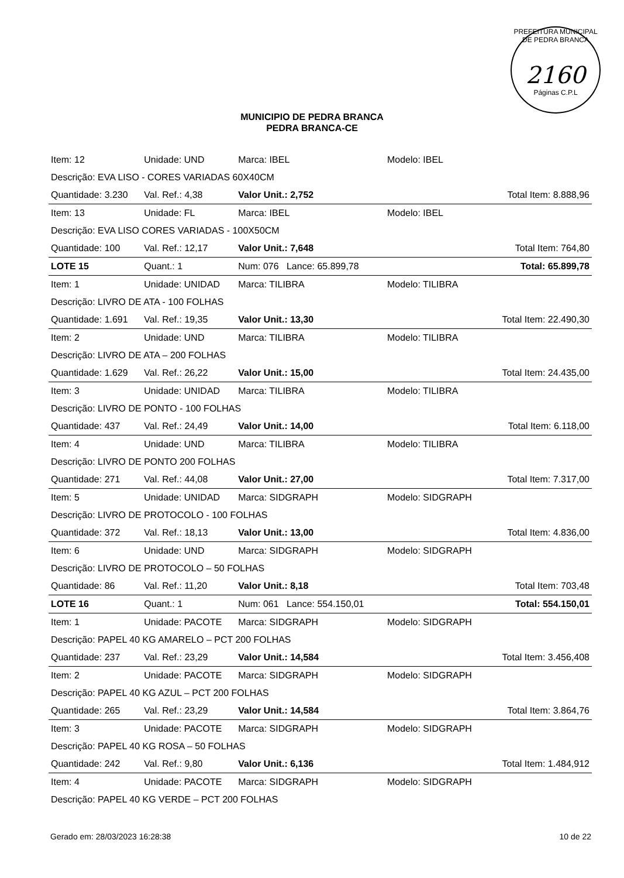PREFEITURA MUNICIPAL DE PEDRA BRANCA
2160
Páginas C.P.L
MUNICIPIO DE PEDRA BRANCA
PEDRA BRANCA-CE
| Item: 12 | Unidade: UND | Marca: IBEL | Modelo: IBEL | |
| Descrição: EVA LISO - CORES VARIADAS 60X40CM | | | | |
| Quantidade: 3.230 | Val. Ref.: 4,38 | Valor Unit.: 2,752 | | Total Item: 8.888,96 |
| Item: 13 | Unidade: FL | Marca: IBEL | Modelo: IBEL | |
| Descrição: EVA LISO CORES VARIADAS - 100X50CM | | | | |
| Quantidade: 100 | Val. Ref.: 12,17 | Valor Unit.: 7,648 | | Total Item: 764,80 |
| LOTE 15 | Quant.: 1 | Num: 076 Lance: 65.899,78 | | Total: 65.899,78 |
| Item: 1 | Unidade: UNIDAD | Marca: TILIBRA | Modelo: TILIBRA | |
| Descrição: LIVRO DE ATA - 100 FOLHAS | | | | |
| Quantidade: 1.691 | Val. Ref.: 19,35 | Valor Unit.: 13,30 | | Total Item: 22.490,30 |
| Item: 2 | Unidade: UND | Marca: TILIBRA | Modelo: TILIBRA | |
| Descrição: LIVRO DE ATA – 200 FOLHAS | | | | |
| Quantidade: 1.629 | Val. Ref.: 26,22 | Valor Unit.: 15,00 | | Total Item: 24.435,00 |
| Item: 3 | Unidade: UNIDAD | Marca: TILIBRA | Modelo: TILIBRA | |
| Descrição: LIVRO DE PONTO - 100 FOLHAS | | | | |
| Quantidade: 437 | Val. Ref.: 24,49 | Valor Unit.: 14,00 | | Total Item: 6.118,00 |
| Item: 4 | Unidade: UND | Marca: TILIBRA | Modelo: TILIBRA | |
| Descrição: LIVRO DE PONTO 200 FOLHAS | | | | |
| Quantidade: 271 | Val. Ref.: 44,08 | Valor Unit.: 27,00 | | Total Item: 7.317,00 |
| Item: 5 | Unidade: UNIDAD | Marca: SIDGRAPH | Modelo: SIDGRAPH | |
| Descrição: LIVRO DE PROTOCOLO - 100 FOLHAS | | | | |
| Quantidade: 372 | Val. Ref.: 18,13 | Valor Unit.: 13,00 | | Total Item: 4.836,00 |
| Item: 6 | Unidade: UND | Marca: SIDGRAPH | Modelo: SIDGRAPH | |
| Descrição: LIVRO DE PROTOCOLO – 50 FOLHAS | | | | |
| Quantidade: 86 | Val. Ref.: 11,20 | Valor Unit.: 8,18 | | Total Item: 703,48 |
| LOTE 16 | Quant.: 1 | Num: 061 Lance: 554.150,01 | | Total: 554.150,01 |
| Item: 1 | Unidade: PACOTE | Marca: SIDGRAPH | Modelo: SIDGRAPH | |
| Descrição: PAPEL 40 KG AMARELO – PCT 200 FOLHAS | | | | |
| Quantidade: 237 | Val. Ref.: 23,29 | Valor Unit.: 14,584 | | Total Item: 3.456,408 |
| Item: 2 | Unidade: PACOTE | Marca: SIDGRAPH | Modelo: SIDGRAPH | |
| Descrição: PAPEL 40 KG AZUL – PCT 200 FOLHAS | | | | |
| Quantidade: 265 | Val. Ref.: 23,29 | Valor Unit.: 14,584 | | Total Item: 3.864,76 |
| Item: 3 | Unidade: PACOTE | Marca: SIDGRAPH | Modelo: SIDGRAPH | |
| Descrição: PAPEL 40 KG ROSA – 50 FOLHAS | | | | |
| Quantidade: 242 | Val. Ref.: 9,80 | Valor Unit.: 6,136 | | Total Item: 1.484,912 |
| Item: 4 | Unidade: PACOTE | Marca: SIDGRAPH | Modelo: SIDGRAPH | |
| Descrição: PAPEL 40 KG VERDE – PCT 200 FOLHAS | | | | |
Gerado em: 28/03/2023 16:28:38 10 de 22